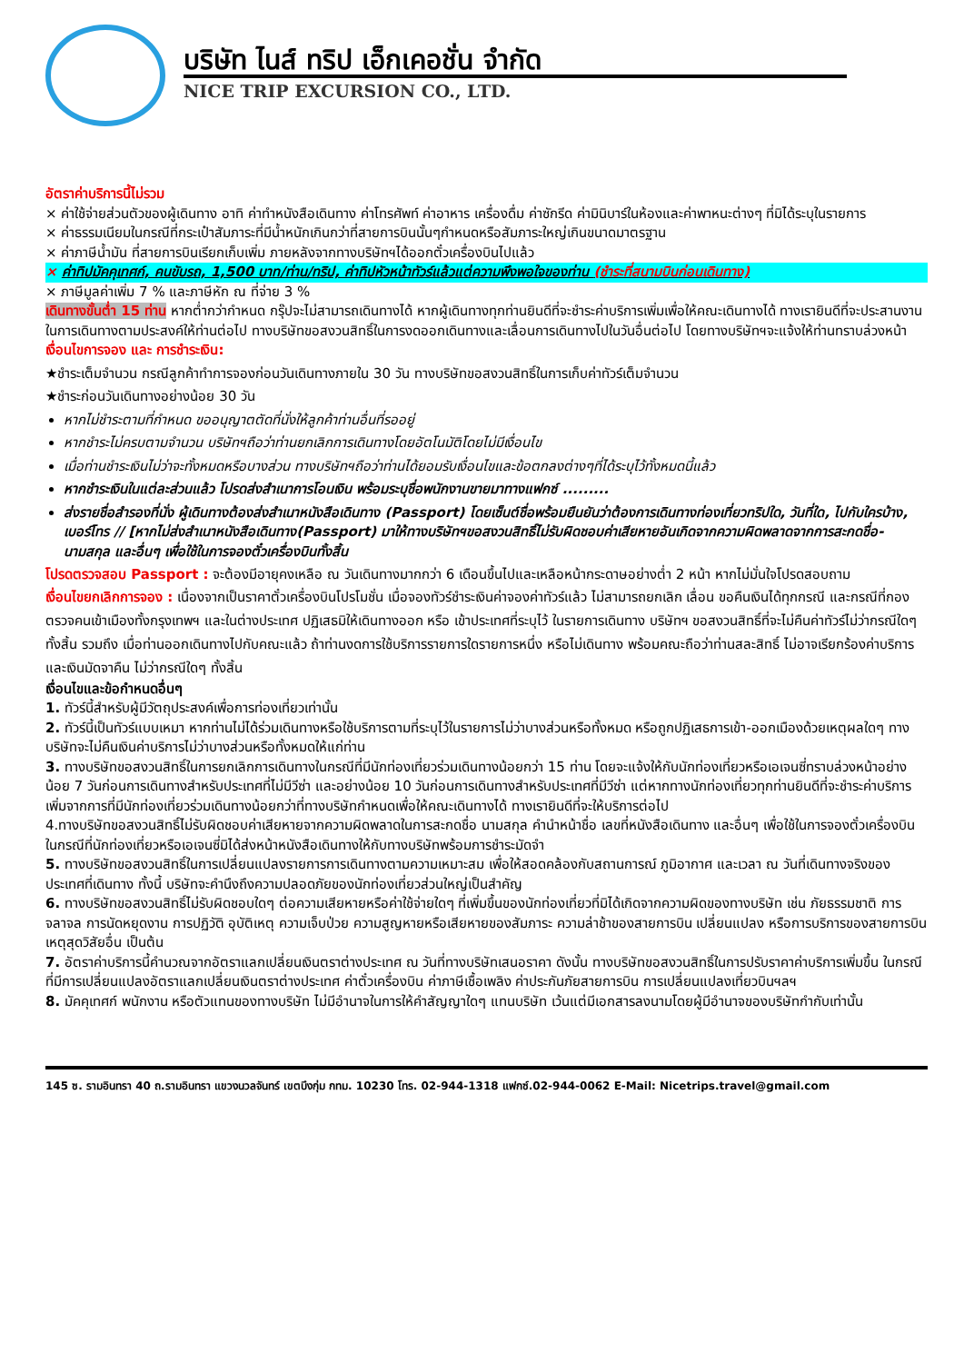บริษัท ไนส์ ทริป เอ็กเคอชั่น จำกัด
NICE TRIP EXCURSION CO., LTD.
อัตราค่าบริการนี้ไม่รวม
× ค่าใช้จ่ายส่วนตัวของผู้เดินทาง อาทิ ค่าทำหนังสือเดินทาง ค่าโทรศัพท์ ค่าอาหาร เครื่องดื่ม ค่าซักรีด ค่ามินิบาร์ในห้องและค่าพาหนะต่างๆ ที่มิได้ระบุในรายการ
× ค่าธรรมเนียมในกรณีที่กระเป๋าสัมภาระที่มีน้ำหนักเกินกว่าที่สายการบินนั้นๆกำหนดหรือสัมภาระใหญ่เกินขนาดมาตรฐาน
× ค่าภาษีน้ำมัน ที่สายการบินเรียกเก็บเพิ่ม ภายหลังจากทางบริษัทฯได้ออกตั๋วเครื่องบินไปแล้ว
× ค่าทิปมัคคุเทศก์, คนขับรถ, 1,500 บาท/ท่าน/ทริป, ค่าทิปหัวหน้าทัวร์แล้วแต่ความพึงพอใจของท่าน (ชำระที่สนามบินก่อนเดินทาง)
× ภาษีมูลค่าเพิ่ม 7 % และภาษีหัก ณ ที่จ่าย 3 %
เดินทางขั้นต่ำ 15 ท่าน หากต่ำกว่ากำหนด กรุ๊ปจะไม่สามารถเดินทางได้ หากผู้เดินทางทุกท่านยินดีที่จะชำระค่าบริการเพิ่มเพื่อให้คณะเดินทางได้ ทางเรายินดีที่จะประสานงานในการเดินทางตามประสงค์ให้ท่านต่อไป ทางบริษัทขอสงวนสิทธิ์ในการงดออกเดินทางและเลื่อนการเดินทางไปในวันอื่นต่อไป โดยทางบริษัทฯจะแจ้งให้ท่านทราบล่วงหน้า
เงื่อนไขการจอง และ การชำระเงิน:
★ชำระเต็มจำนวน กรณีลูกค้าทำการจองก่อนวันเดินทางภายใน 30 วัน ทางบริษัทขอสงวนสิทธิ์ในการเก็บค่าทัวร์เต็มจำนวน
★ชำระก่อนวันเดินทางอย่างน้อย 30 วัน
หากไม่ชำระตามที่กำหนด ขออนุญาตตัดที่นั่งให้ลูกค้าท่านอื่นที่รออยู่
หากชำระไม่ครบตามจำนวน บริษัทฯถือว่าท่านยกเลิกการเดินทางโดยอัตโนมัติโดยไม่มีเงื่อนไข
เมื่อท่านชำระเงินไม่ว่าจะทั้งหมดหรือบางส่วน ทางบริษัทฯถือว่าท่านได้ยอมรับเงื่อนไขและข้อตกลงต่างๆที่ได้ระบุไว้ทั้งหมดนี้แล้ว
หากชำระเงินในแต่ละส่วนแล้ว โปรดส่งสำเนาการโอนเงิน พร้อมระบุชื่อพนักงานขายมาทางแฟกซ์ .........
ส่งรายชื่อสำรองที่นั่ง ผู้เดินทางต้องส่งสำเนาหนังสือเดินทาง (Passport) โดยเซ็นต์ชื่อพร้อมยืนยันว่าต้องการเดินทางท่องเที่ยวทริปใด, วันที่ใด, ไปกับใครบ้าง, เบอร์โทร // [หากไม่ส่งสำเนาหนังสือเดินทาง(Passport) มาให้ทางบริษัทฯขอสงวนสิทธิ์ไม่รับผิดชอบค่าเสียหายอันเกิดจากความผิดพลาดจากการสะกดชื่อ-นามสกุล และอื่นๆ เพื่อใช้ในการจองตั๋วเครื่องบินทั้งสิ้น
โปรดตรวจสอบ Passport : จะต้องมีอายุคงเหลือ ณ วันเดินทางมากกว่า 6 เดือนขึ้นไปและเหลือหน้ากระดาษอย่างต่ำ 2 หน้า หากไม่มั่นใจโปรดสอบถาม
เงื่อนไขยกเลิกการจอง : เนื่องจากเป็นราคาตั๋วเครื่องบินโปรโมชั่น เมื่อจองทัวร์ชำระเงินค่าจองค่าทัวร์แล้ว ไม่สามารถยกเลิก เลื่อน ขอคืนเงินได้ทุกกรณี และกรณีที่กองตรวจคนเข้าเมืองทั้งกรุงเทพฯ และในต่างประเทศ ปฏิเสธมิให้เดินทางออก หรือ เข้าประเทศที่ระบุไว้ ในรายการเดินทาง บริษัทฯ ขอสงวนสิทธิ์ที่จะไม่คืนค่าทัวร์ไม่ว่ากรณีใดๆ ทั้งสิ้น รวมถึง เมื่อท่านออกเดินทางไปกับคณะแล้ว ถ้าท่านงดการใช้บริการรายการใดรายการหนึ่ง หรือไม่เดินทาง พร้อมคณะถือว่าท่านสละสิทธิ์ ไม่อาจเรียกร้องค่าบริการและเงินมัดจาคืน ไม่ว่ากรณีใดๆ ทั้งสิ้น
เงื่อนไขและข้อกำหนดอื่นๆ
1. ทัวร์นี้สำหรับผู้มีวัตถุประสงค์เพื่อการท่องเที่ยวเท่านั้น
2. ทัวร์นี้เป็นทัวร์แบบเหมา หากท่านไม่ได้ร่วมเดินทางหรือใช้บริการตามที่ระบุไว้ในรายการไม่ว่าบางส่วนหรือทั้งหมด หรือถูกปฏิเสธการเข้า-ออกเมืองด้วยเหตุผลใดๆ ทางบริษัทจะไม่คืนเงินค่าบริการไม่ว่าบางส่วนหรือทั้งหมดให้แก่ท่าน
3. ทางบริษัทขอสงวนสิทธิ์ในการยกเลิกการเดินทางในกรณีที่มีนักท่องเที่ยวร่วมเดินทางน้อยกว่า 15 ท่าน โดยจะแจ้งให้กับนักท่องเที่ยวหรือเอเจนซี่ทราบล่วงหน้าอย่างน้อย 7 วันก่อนการเดินทางสำหรับประเทศที่ไม่มีวีซ่า และอย่างน้อย 10 วันก่อนการเดินทางสำหรับประเทศที่มีวีซ่า แต่หากทางนักท่องเที่ยวทุกท่านยินดีที่จะชำระค่าบริการเพิ่มจากการที่มีนักท่องเที่ยวร่วมเดินทางน้อยกว่าที่ทางบริษัทกำหนดเพื่อให้คณะเดินทางได้ ทางเรายินดีที่จะให้บริการต่อไป
4.ทางบริษัทขอสงวนสิทธิ์ไม่รับผิดชอบค่าเสียหายจากความผิดพลาดในการสะกดชื่อ นามสกุล คำนำหน้าชื่อ เลขที่หนังสือเดินทาง และอื่นๆ เพื่อใช้ในการจองตั๋วเครื่องบิน ในกรณีที่นักท่องเที่ยวหรือเอเจนซี่มิได้ส่งหน้าหนังสือเดินทางให้กับทางบริษัทพร้อมการชำระมัดจำ
5. ทางบริษัทขอสงวนสิทธิ์ในการเปลี่ยนแปลงรายการการเดินทางตามความเหมาะสม เพื่อให้สอดคล้องกับสถานการณ์ ภูมิอากาศ และเวลา ณ วันที่เดินทางจริงของประเทศที่เดินทาง ทั้งนี้ บริษัทจะคำนึงถึงความปลอดภัยของนักท่องเที่ยวส่วนใหญ่เป็นสำคัญ
6. ทางบริษัทขอสงวนสิทธิ์ไม่รับผิดชอบใดๆ ต่อความเสียหายหรือค่าใช้จ่ายใดๆ ที่เพิ่มขึ้นของนักท่องเที่ยวที่มิได้เกิดจากความผิดของทางบริษัท เช่น ภัยธรรมชาติ การจลาจล การนัดหยุดงาน การปฏิวัติ อุบัติเหตุ ความเจ็บป่วย ความสูญหายหรือเสียหายของสัมภาระ ความล่าช้าของสายการบิน เปลี่ยนแปลง หรือการบริการของสายการบิน เหตุสุดวิสัยอื่น เป็นต้น
7. อัตราค่าบริการนี้คำนวณจากอัตราแลกเปลี่ยนเงินตราต่างประเทศ ณ วันที่ทางบริษัทเสนอราคา ดังนั้น ทางบริษัทขอสงวนสิทธิ์ในการปรับราคาค่าบริการเพิ่มขึ้น ในกรณีที่มีการเปลี่ยนแปลงอัตราแลกเปลี่ยนเงินตราต่างประเทศ ค่าตั๋วเครื่องบิน ค่าภาษีเชื้อเพลิง ค่าประกันภัยสายการบิน การเปลี่ยนแปลงเที่ยวบินฯลฯ
8. มัคคุเทศก์ พนักงาน หรือตัวแทนของทางบริษัท ไม่มีอำนาจในการให้คำสัญญาใดๆ แทนบริษัท เว้นแต่มีเอกสารลงนามโดยผู้มีอำนาจของบริษัทกำกับเท่านั้น
145 ซ. รามอินทรา 40 ถ.รามอินทรา แขวงนวลจันทร์ เขตบึงกุ่ม กทม. 10230 โทร. 02-944-1318 แฟกซ์.02-944-0062 E-Mail: Nicetrips.travel@gmail.com